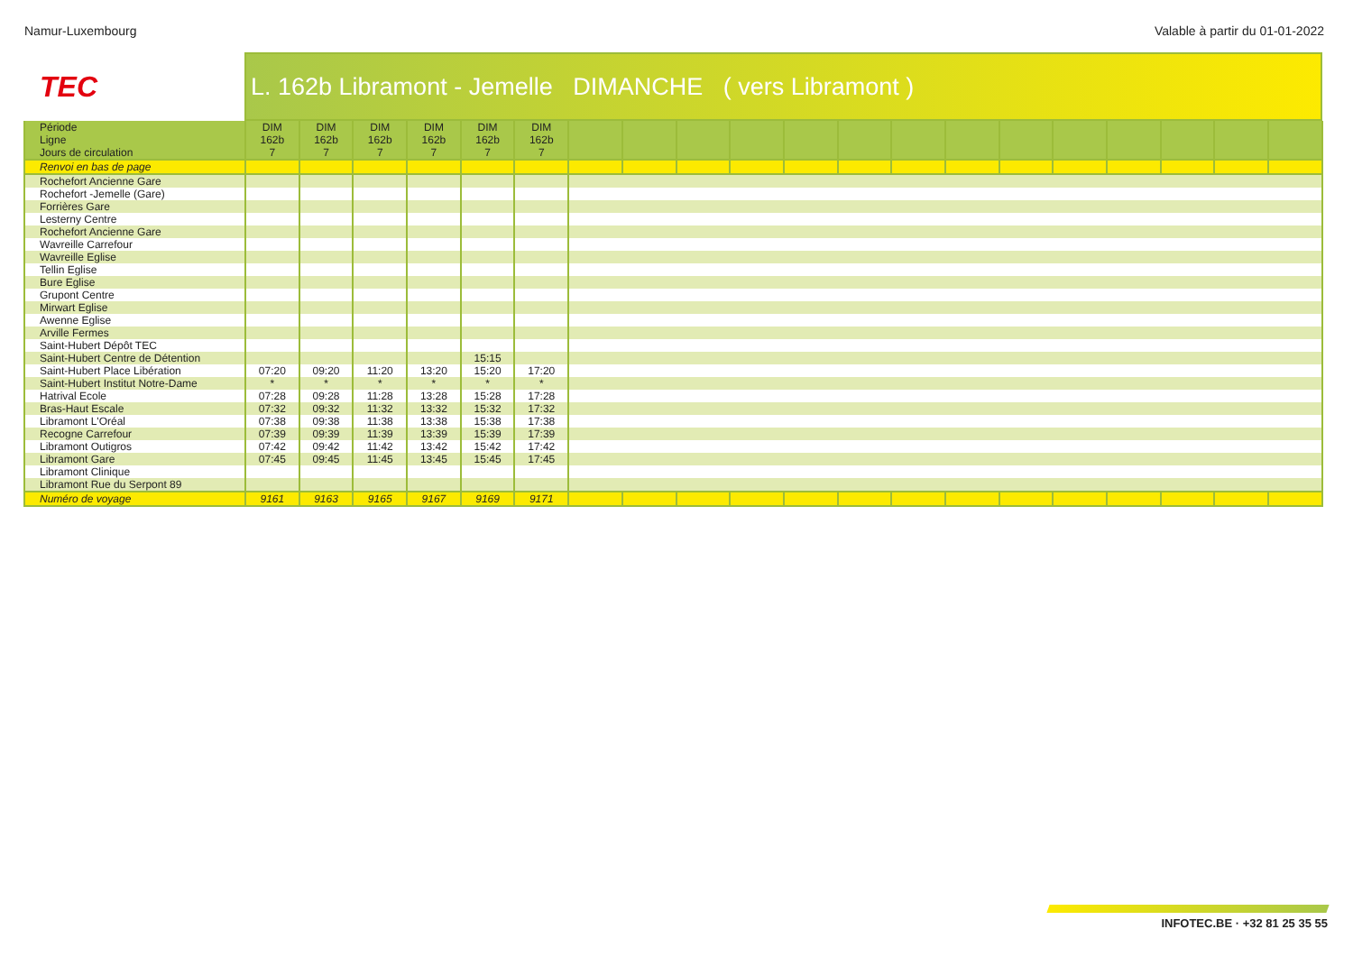Namur-Luxembourg Valable à partir du 01-01-2022
TEC
L. 162b Libramont - Jemelle DIMANCHE ( vers Libramont )
| Période | DIM | DIM | DIM | DIM | DIM | DIM | | | | | | | | | | | | | | |
| --- | --- | --- | --- | --- | --- | --- | --- | --- | --- | --- | --- | --- | --- | --- | --- | --- | --- | --- | --- | --- |
| Ligne | 162b | 162b | 162b | 162b | 162b | 162b | | | | | | | | | | | | | | |
| Jours de circulation | 7 | 7 | 7 | 7 | 7 | 7 | | | | | | | | | | | | | | |
| Renvoi en bas de page | | | | | | | | | | | | | | | | | | | | |
| Rochefort Ancienne Gare | | | | | | | | | | | | | | | | | | | | |
| Rochefort -Jemelle (Gare) | | | | | | | | | | | | | | | | | | | | |
| Forrières Gare | | | | | | | | | | | | | | | | | | | | |
| Lesterny Centre | | | | | | | | | | | | | | | | | | | | |
| Rochefort Ancienne Gare | | | | | | | | | | | | | | | | | | | | |
| Wavreille Carrefour | | | | | | | | | | | | | | | | | | | | |
| Wavreille Eglise | | | | | | | | | | | | | | | | | | | | |
| Tellin Eglise | | | | | | | | | | | | | | | | | | | | |
| Bure Eglise | | | | | | | | | | | | | | | | | | | | |
| Grupont Centre | | | | | | | | | | | | | | | | | | | | |
| Mirwart Eglise | | | | | | | | | | | | | | | | | | | | |
| Awenne Eglise | | | | | | | | | | | | | | | | | | | | |
| Arville Fermes | | | | | | | | | | | | | | | | | | | | |
| Saint-Hubert Dépôt TEC | | | | | | | | | | | | | | | | | | | | |
| Saint-Hubert Centre de Détention | | | | | 15:15 | | | | | | | | | | | | | | | |
| Saint-Hubert Place Libération | 07:20 | 09:20 | 11:20 | 13:20 | 15:20 | 17:20 | | | | | | | | | | | | | | |
| Saint-Hubert Institut Notre-Dame | * | * | * | * | * | * | | | | | | | | | | | | | | |
| Hatrival Ecole | 07:28 | 09:28 | 11:28 | 13:28 | 15:28 | 17:28 | | | | | | | | | | | | | | |
| Bras-Haut Escale | 07:32 | 09:32 | 11:32 | 13:32 | 15:32 | 17:32 | | | | | | | | | | | | | | |
| Libramont L'Oréal | 07:38 | 09:38 | 11:38 | 13:38 | 15:38 | 17:38 | | | | | | | | | | | | | | |
| Recogne Carrefour | 07:39 | 09:39 | 11:39 | 13:39 | 15:39 | 17:39 | | | | | | | | | | | | | | |
| Libramont Outigros | 07:42 | 09:42 | 11:42 | 13:42 | 15:42 | 17:42 | | | | | | | | | | | | | | |
| Libramont Gare | 07:45 | 09:45 | 11:45 | 13:45 | 15:45 | 17:45 | | | | | | | | | | | | | | |
| Libramont Clinique | | | | | | | | | | | | | | | | | | | | |
| Libramont Rue du Serpont 89 | | | | | | | | | | | | | | | | | | | | |
| Numéro de voyage | 9161 | 9163 | 9165 | 9167 | 9169 | 9171 | | | | | | | | | | | | | | |
INFOTEC.BE · +32 81 25 35 55